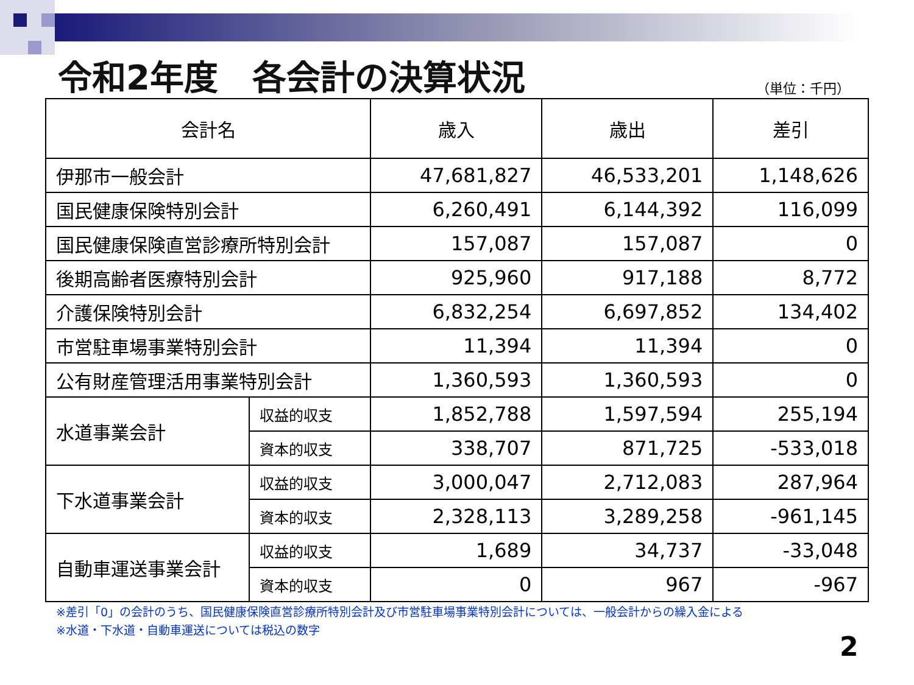令和2年度　各会計の決算状況
（単位：千円）
| 会計名 | | 歳入 | 歳出 | 差引 |
| --- | --- | --- | --- | --- |
| 伊那市一般会計 | | 47,681,827 | 46,533,201 | 1,148,626 |
| 国民健康保険特別会計 | | 6,260,491 | 6,144,392 | 116,099 |
| 国民健康保険直営診療所特別会計 | | 157,087 | 157,087 | 0 |
| 後期高齢者医療特別会計 | | 925,960 | 917,188 | 8,772 |
| 介護保険特別会計 | | 6,832,254 | 6,697,852 | 134,402 |
| 市営駐車場事業特別会計 | | 11,394 | 11,394 | 0 |
| 公有財産管理活用事業特別会計 | | 1,360,593 | 1,360,593 | 0 |
| 水道事業会計 | 収益的収支 | 1,852,788 | 1,597,594 | 255,194 |
| | 資本的収支 | 338,707 | 871,725 | -533,018 |
| 下水道事業会計 | 収益的収支 | 3,000,047 | 2,712,083 | 287,964 |
| | 資本的収支 | 2,328,113 | 3,289,258 | -961,145 |
| 自動車運送事業会計 | 収益的収支 | 1,689 | 34,737 | -33,048 |
| | 資本的収支 | 0 | 967 | -967 |
※差引「0」の会計のうち、国民健康保険直営診療所特別会計及び市営駐車場事業特別会計については、一般会計からの繰入金による
※水道・下水道・自動車運送については税込の数字
2